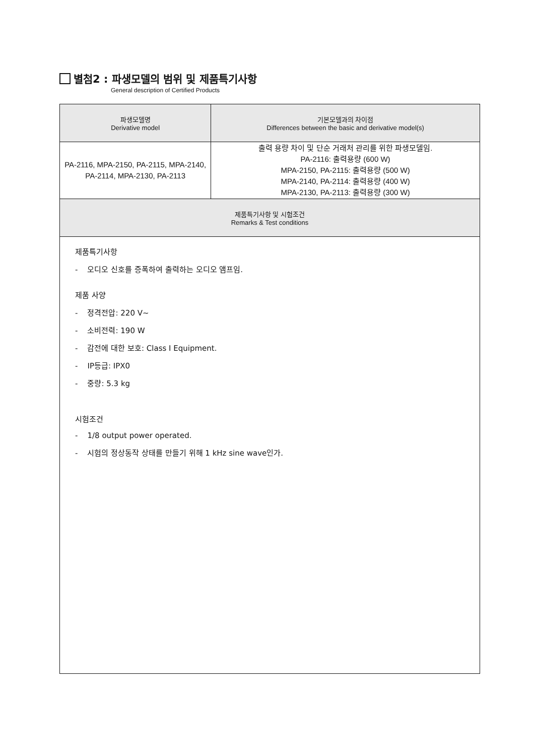별첨2 : 파생모델의 범위 및 제품특기사항
General description of Certified Products
| 파생모델명 Derivative model | 기본모델과의 차이점 Differences between the basic and derivative model(s) |
| --- | --- |
| PA-2116, MPA-2150, PA-2115, MPA-2140, PA-2114, MPA-2130, PA-2113 | 출력 용량 차이 및 단순 거래처 관리를 위한 파생모델임. PA-2116: 출력용량 (600 W) MPA-2150, PA-2115: 출력용량 (500 W) MPA-2140, PA-2114: 출력용량 (400 W) MPA-2130, PA-2113: 출력용량 (300 W) |
| 제품특기사항 및 시험조건 Remarks & Test conditions | |
| 제품특기사항 - 오디오 신호를 증폭하여 출력하는 오디오 앰프임. 제품 사양 - 정격전압: 220 V~ - 소비전력: 190 W - 감전에 대한 보호: Class I Equipment. - IP등급: IPX0 - 중량: 5.3 kg 시험조건 - 1/8 output power operated. - 시험의 정상동작 상태를 만들기 위해 1 kHz sine wave인가. | |